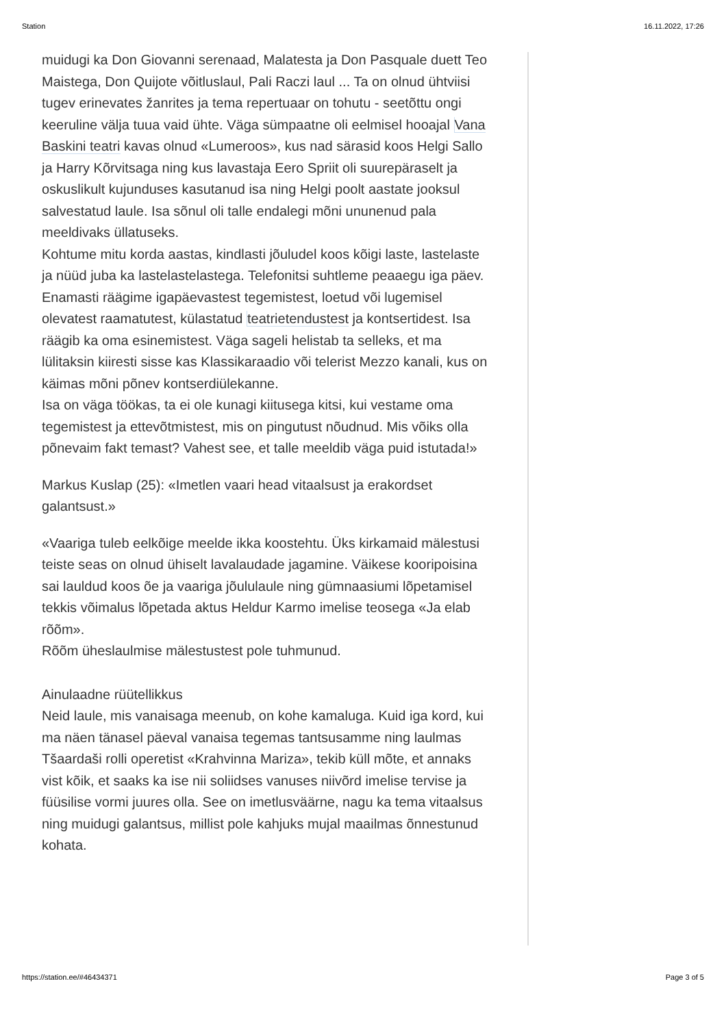Station 16.11.2022, 17:26
muidugi ka Don Giovanni serenaad, Malatesta ja Don Pasquale duett Teo Maistega, Don Quijote võitluslaul, Pali Raczi laul ... Ta on olnud ühtviisi tugev erinevates žanrites ja tema repertuaar on tohutu - seetõttu ongi keeruline välja tuua vaid ühte. Väga sümpaatne oli eelmisel hooajal Vana Baskini teatri kavas olnud «Lumeroos», kus nad särasid koos Helgi Sallo ja Harry Kõrvitsaga ning kus lavastaja Eero Spriit oli suurepäraselt ja oskuslikult kujunduses kasutanud isa ning Helgi poolt aastate jooksul salvestatud laule. Isa sõnul oli talle endalegi mõni ununenud pala meeldivaks üllatuseks.
Kohtume mitu korda aastas, kindlasti jõuludel koos kõigi laste, lastelaste ja nüüd juba ka lastelastelastega. Telefonitsi suhtleme peaaegu iga päev. Enamasti räägime igapäevastest tegemistest, loetud või lugemisel olevatest raamatutest, külastatud teatrietendustest ja kontsertidest. Isa räägib ka oma esinemistest. Väga sageli helistab ta selleks, et ma lülitaksin kiiresti sisse kas Klassikaraadio või telerist Mezzo kanali, kus on käimas mõni põnev kontserdiülekanne.
Isa on väga töökas, ta ei ole kunagi kiitusega kitsi, kui vestame oma tegemistest ja ettevõtmistest, mis on pingutust nõudnud. Mis võiks olla põnevaim fakt temast? Vahest see, et talle meeldib väga puid istutada!»
Markus Kuslap (25): «Imetlen vaari head vitaalsust ja erakordset galantsust.»
«Vaariga tuleb eelkõige meelde ikka koostehtu. Üks kirkamaid mälestusi teiste seas on olnud ühiselt lavalaudade jagamine. Väikese kooripoisina sai lauldud koos õe ja vaariga jõululaule ning gümnaasiumi lõpetamisel tekkis võimalus lõpetada aktus Heldur Karmo imelise teosega «Ja elab rõõm».
Rõõm üheslaulmise mälestustest pole tuhmunud.
Ainulaadne rüütellikkus
Neid laule, mis vanaisaga meenub, on kohe kamaluga. Kuid iga kord, kui ma näen tänasel päeval vanaisa tegemas tantsusamme ning laulmas Tšaardaši rolli operetist «Krahvinna Mariza», tekib küll mõte, et annaks vist kõik, et saaks ka ise nii soliidses vanuses niivõrd imelise tervise ja füüsilise vormi juures olla. See on imetlusväärne, nagu ka tema vitaalsus ning muidugi galantsus, millist pole kahjuks mujal maailmas õnnestunud kohata.
https://station.ee/#46434371 Page 3 of 5